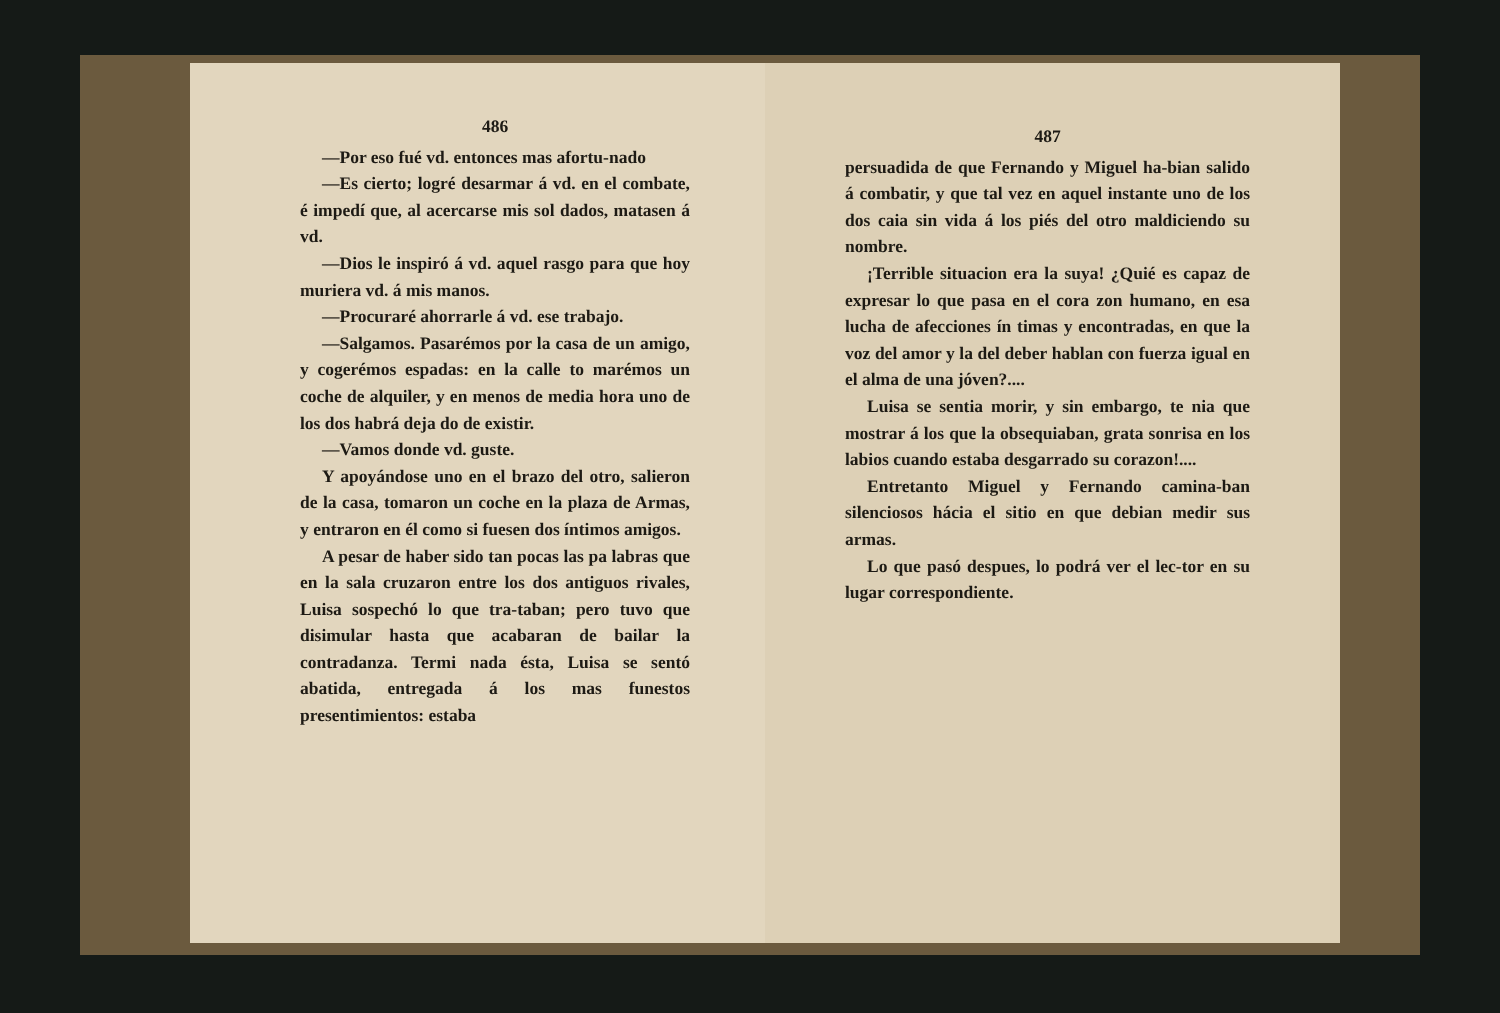486
—Por eso fué vd. entonces mas afortu-nado
—Es cierto; logré desarmar á vd. en el combate, é impedí que, al acercarse mis sol dados, matasen á vd.
—Dios le inspiró á vd. aquel rasgo para que hoy muriera vd. á mis manos.
—Procuraré ahorrarle á vd. ese trabajo.
—Salgamos. Pasarémos por la casa de un amigo, y cogerémos espadas: en la calle to marémos un coche de alquiler, y en menos de media hora uno de los dos habrá deja do de existir.
—Vamos donde vd. guste.
Y apoyándose uno en el brazo del otro, salieron de la casa, tomaron un coche en la plaza de Armas, y entraron en él como si fuesen dos íntimos amigos.
A pesar de haber sido tan pocas las pa labras que en la sala cruzaron entre los dos antiguos rivales, Luisa sospechó lo que tra-taban; pero tuvo que disimular hasta que acabaran de bailar la contradanza. Termi nada ésta, Luisa se sentó abatida, entregada á los mas funestos presentimientos: estaba
487
persuadida de que Fernando y Miguel ha-bian salido á combatir, y que tal vez en aquel instante uno de los dos caia sin vida á los piés del otro maldiciendo su nombre.
¡Terrible situacion era la suya! ¿Quié es capaz de expresar lo que pasa en el cora zon humano, en esa lucha de afecciones ín timas y encontradas, en que la voz del amor y la del deber hablan con fuerza igual en el alma de una jóven?....
Luisa se sentia morir, y sin embargo, te nia que mostrar á los que la obsequiaban, grata sonrisa en los labios cuando estaba desgarrado su corazon!....
Entretanto Miguel y Fernando camina-ban silenciosos hácia el sitio en que debian medir sus armas.
Lo que pasó despues, lo podrá ver el lec-tor en su lugar correspondiente.